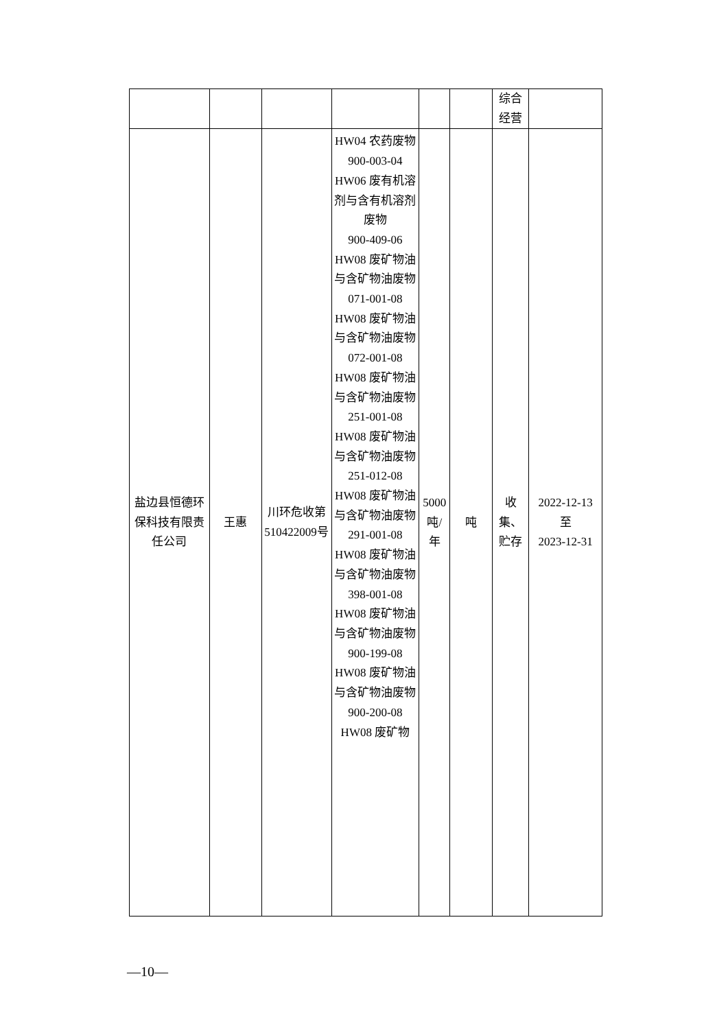| | | | | | | 综合 经营 | |
| 盐边县恒德环保科技有限责任公司 | 王惠 | 川环危收第510422009号 | HW04 农药废物 900-003-04 HW06 废有机溶剂与含有机溶剂废物 900-409-06 HW08 废矿物油与含矿物油废物 071-001-08 HW08 废矿物油与含矿物油废物 072-001-08 HW08 废矿物油与含矿物油废物 251-001-08 HW08 废矿物油与含矿物油废物 251-012-08 HW08 废矿物油与含矿物油废物 291-001-08 HW08 废矿物油与含矿物油废物 398-001-08 HW08 废矿物油与含矿物油废物 900-199-08 HW08 废矿物油与含矿物油废物 900-200-08 HW08 废矿物 | 5000吨/年 | 吨 | 收集、贮存 | 2022-12-13 至 2023-12-31 |
—10—